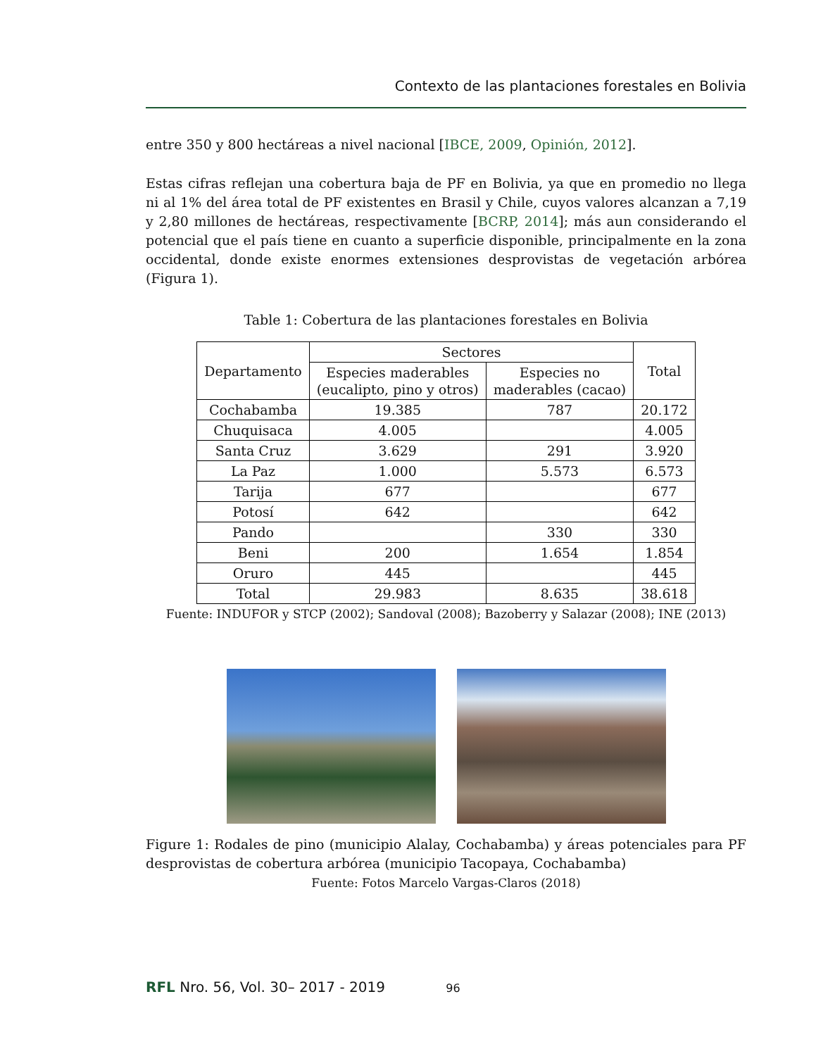Contexto de las plantaciones forestales en Bolivia
entre 350 y 800 hectáreas a nivel nacional [IBCE, 2009, Opinión, 2012].
Estas cifras reflejan una cobertura baja de PF en Bolivia, ya que en promedio no llega ni al 1% del área total de PF existentes en Brasil y Chile, cuyos valores alcanzan a 7,19 y 2,80 millones de hectáreas, respectivamente [BCRP, 2014]; más aun considerando el potencial que el país tiene en cuanto a superficie disponible, principalmente en la zona occidental, donde existe enormes extensiones desprovistas de vegetación arbórea (Figura 1).
Table 1: Cobertura de las plantaciones forestales en Bolivia
| Departamento | Sectores | | Total |
| --- | --- | --- | --- |
| | Especies maderables (eucalipto, pino y otros) | Especies no maderables (cacao) | |
| Cochabamba | 19.385 | 787 | 20.172 |
| Chuquisaca | 4.005 | | 4.005 |
| Santa Cruz | 3.629 | 291 | 3.920 |
| La Paz | 1.000 | 5.573 | 6.573 |
| Tarija | 677 | | 677 |
| Potosí | 642 | | 642 |
| Pando | | 330 | 330 |
| Beni | 200 | 1.654 | 1.854 |
| Oruro | 445 | | 445 |
| Total | 29.983 | 8.635 | 38.618 |
Fuente: INDUFOR y STCP (2002); Sandoval (2008); Bazoberry y Salazar (2008); INE (2013)
Figure 1: Rodales de pino (municipio Alalay, Cochabamba) y áreas potenciales para PF desprovistas de cobertura arbórea (municipio Tacopaya, Cochabamba)
Fuente: Fotos Marcelo Vargas-Claros (2018)
RFL Nro. 56, Vol. 30– 2017 - 2019 96